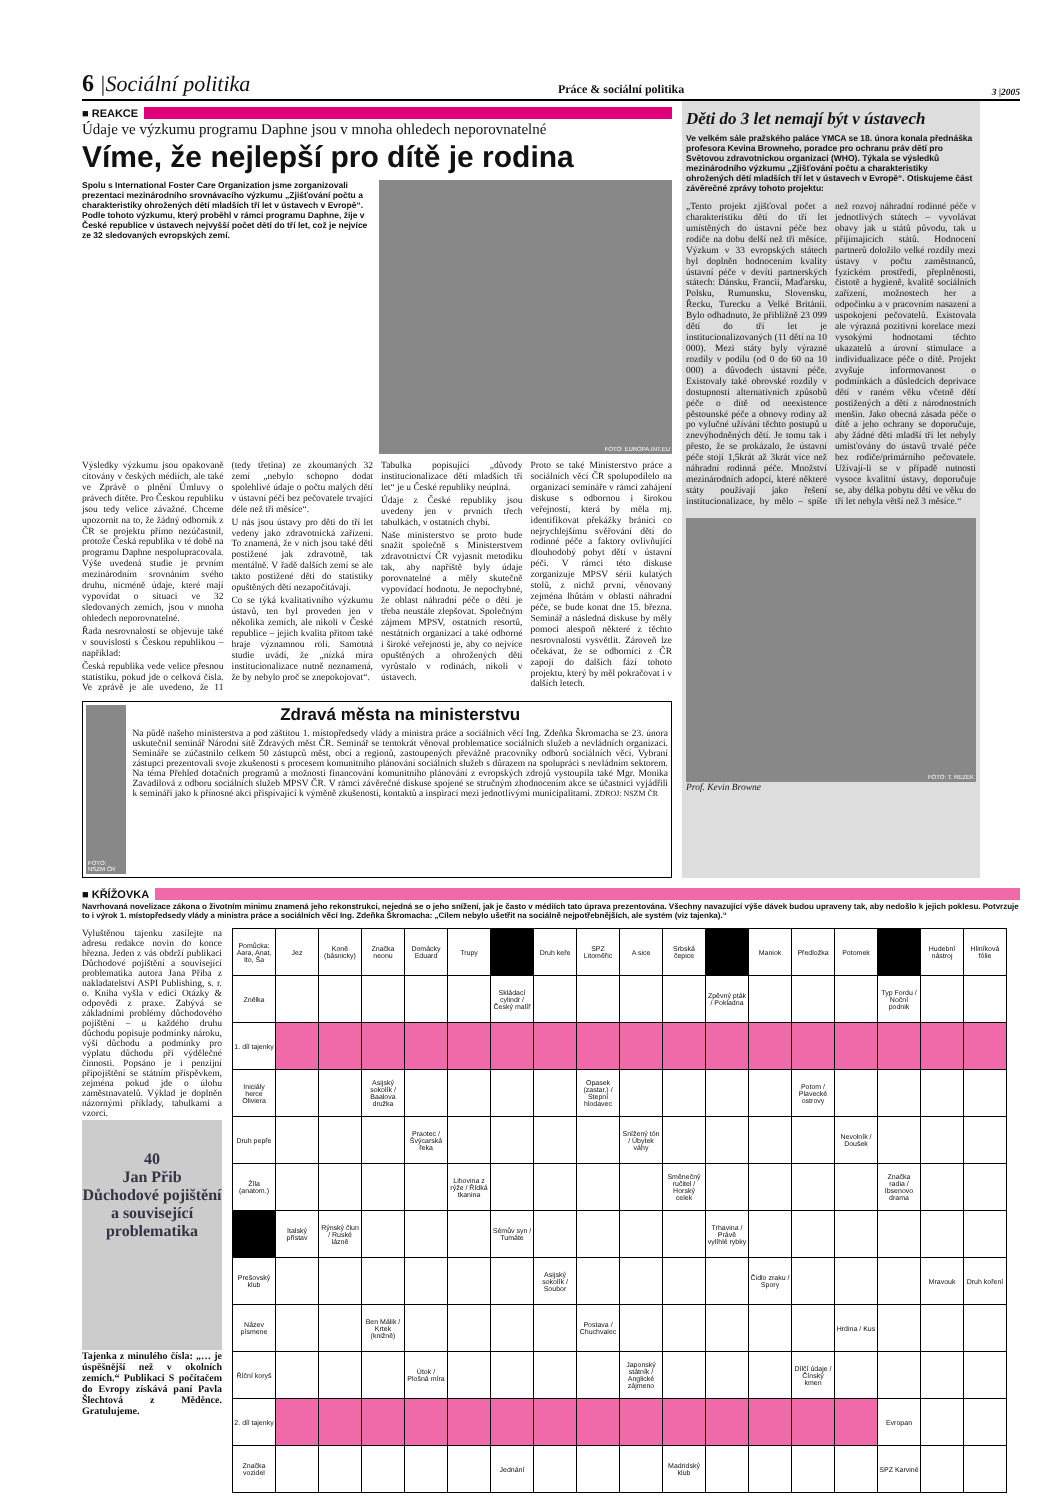6 |Sociální politika
Práce & sociální politika
3 |2005
■ REAKCE
Údaje ve výzkumu programu Daphne jsou v mnoha ohledech neporovnatelné
Víme, že nejlepší pro dítě je rodina
Spolu s International Foster Care Organization jsme zorganizovali prezentaci mezinárodního srovnávacího výzkumu „Zjišťování počtu a charakteristiky ohrožených dětí mladších tří let v ústavech v Evropě“. Podle tohoto výzkumu, který proběhl v rámci programu Daphne, žije v České republice v ústavech nejvyšší počet dětí do tří let, což je nejvíce ze 32 sledovaných evropských zemí.
FOTO: EUROPA.INT.EU
Výsledky výzkumu jsou opakovaně citovány v českých médiích, ale také ve Zprávě o plnění Úmluvy o právech dítěte. Pro Českou republiku jsou tedy velice závažné. Chceme upozornit na to, že žádný odborník z ČR se projektu přímo nezúčastnil, protože Česká republika v té době na programu Daphne nespolupracovala. Výše uvedená studie je prvním mezinárodním srovnáním svého druhu, nicméně údaje, které mají vypovídat o situaci ve 32 sledovaných zemích, jsou v mnoha ohledech neporovnatelné.
Řada nesrovnalostí se objevuje také v souvislosti s Českou republikou – například:
Česká republika vede velice přesnou statistiku, pokud jde o celková čísla. Ve zprávě je ale uvedeno, že 11 (tedy třetina) ze zkoumaných 32 zemí „nebylo schopno dodat spolehlivé údaje o počtu malých dětí v ústavní péči bez pečovatele trvající déle než tři měsíce“.
U nás jsou ústavy pro děti do tří let vedeny jako zdravotnická zařízení. To znamená, že v nich jsou také děti postižené jak zdravotně, tak mentálně. V řadě dalších zemí se ale takto postižené děti do statistiky opuštěných dětí nezapočítávají.
Co se týká kvalitativního výzkumu ústavů, ten byl proveden jen v několika zemích, ale nikoli v České republice – jejich kvalita přitom také hraje významnou roli. Samotná studie uvádí, že „nízká míra institucionalizace nutně neznamená, že by nebylo proč se znepokojovat“.
Tabulka popisující „důvody institucionalizace dětí mladších tří let“ je u České republiky neúplná.
Údaje z České republiky jsou uvedeny jen v prvních třech tabulkách, v ostatních chybí.
Naše ministerstvo se proto bude snažit společně s Ministerstvem zdravotnictví ČR vyjasnit metodiku tak, aby napříště byly údaje porovnatelné a měly skutečně vypovídací hodnotu. Je nepochybné, že oblast náhradní péče o děti je třeba neustále zlepšovat. Společným zájmem MPSV, ostatních resortů, nestátních organizací a také odborné i široké veřejnosti je, aby co nejvíce opuštěných a ohrožených dětí vyrůstalo v rodinách, nikoli v ústavech.
Proto se také Ministerstvo práce a sociálních věcí ČR spolupodílelo na organizaci semináře v rámci zahájení diskuse s odbornou i širokou veřejností, která by měla mj. identifikovat překážky bránící co nejrychlejšímu svěřování dětí do rodinné péče a faktory ovlivňující dlouhodobý pobyt dětí v ústavní péči. V rámci této diskuse zorganizuje MPSV sérii kulatých stolů, z nichž první, věnovaný zejména lhůtám v oblasti náhradní péče, se bude konat dne 15. března. Seminář a následná diskuse by měly pomoci alespoň některé z těchto nesrovnalostí vysvětlit. Zároveň lze očekávat, že se odborníci z ČR zapojí do dalších fází tohoto projektu, který by měl pokračovat i v dalších letech.
FOTO: NSZM ČR
Zdravá města na ministerstvu
Na půdě našeho ministerstva a pod záštitou 1. místopředsedy vlády a ministra práce a sociálních věcí Ing. Zdeňka Škromacha se 23. února uskutečnil seminář Národní sítě Zdravých měst ČR. Seminář se tentokrát věnoval problematice sociálních služeb a nevládních organizací. Semináře se zúčastnilo celkem 50 zástupců měst, obcí a regionů, zastoupených převážně pracovníky odborů sociálních věcí. Vybraní zástupci prezentovali svoje zkušenosti s procesem komunitního plánování sociálních služeb s důrazem na spolupráci s nevládním sektorem. Na téma Přehled dotačních programů a možnosti financování komunitního plánování z evropských zdrojů vystoupila také Mgr. Monika Zavadilová z odboru sociálních služeb MPSV ČR. V rámci závěrečné diskuse spojené se stručným zhodnocením akce se účastníci vyjádřili k semináři jako k přínosné akci přispívající k výměně zkušeností, kontaktů a inspirací mezi jednotlivými municipalitami. ZDROJ: NSZM ČR
Děti do 3 let nemají být v ústavech
Ve velkém sále pražského paláce YMCA se 18. února konala přednáška profesora Kevina Browneho, poradce pro ochranu práv dětí pro Světovou zdravotnickou organizaci (WHO). Týkala se výsledků mezinárodního výzkumu „Zjišťování počtu a charakteristiky ohrožených dětí mladších tří let v ústavech v Evropě“. Otiskujeme část závěrečné zprávy tohoto projektu:
„Tento projekt zjišťoval počet a charakteristiku dětí do tří let umístěných do ústavní péče bez rodiče na dobu delší než tři měsíce. Výzkum v 33 evropských státech byl doplněn hodnocením kvality ústavní péče v devíti partnerských státech: Dánsku, Francii, Maďarsku, Polsku, Rumunsku, Slovensku, Řecku, Turecku a Velké Británii. Bylo odhadnuto, že přibližně 23 099 dětí do tří let je institucionalizovaných (11 dětí na 10 000). Mezi státy byly výrazné rozdíly v podílu (od 0 do 60 na 10 000) a důvodech ústavní péče. Existovaly také obrovské rozdíly v dostupnosti alternativních způsobů péče o dítě od neexistence pěstounské péče a obnovy rodiny až po vylučné užívání těchto postupů u znevýhodněných dětí. Je tomu tak i přesto, že se prokázalo, že ústavní péče stojí 1,5krát až 3krát více než náhradní rodinná péče. Množství mezinárodních adopcí, které některé státy používají jako řešení institucionalizace, by mělo – spíše než rozvoj náhradní rodinné péče v jednotlivých státech – vyvolávat obavy jak u států původu, tak u přijímajících států. Hodnocení partnerů doložilo velké rozdíly mezi ústavy v počtu zaměstnanců, fyzickém prostředí, přeplněnosti, čistotě a hygieně, kvalitě sociálních zařízení, možnostech her a odpočinku a v pracovním nasazení a uspokojení pečovatelů. Existovala ale výrazná pozitivní korelace mezi vysokými hodnotami těchto ukazatelů a úrovní stimulace a individualizace péče o dítě. Projekt zvyšuje informovanost o podmínkách a důsledcích deprivace dětí v raném věku včetně dětí postižených a dětí z národnostních menšin. Jako obecná zásada péče o dítě a jeho ochrany se doporučuje, aby žádné děti mladší tří let nebyly umisťovány do ústavů trvalé péče bez rodiče/primárního pečovatele. Užívají-li se v případě nutnosti vysoce kvalitní ústavy, doporučuje se, aby délka pobytu dětí ve věku do tří let nebyla větší než 3 měsíce.“
FOTO: T. REZEK
Prof. Kevin Browne
■ KŘÍŽOVKA
Navrhovaná novelizace zákona o životním minimu znamená jeho rekonstrukci, nejedná se o jeho snížení, jak je často v médiích tato úprava prezentována. Všechny navazující výše dávek budou upraveny tak, aby nedošlo k jejich poklesu. Potvrzuje to i výrok 1. místopředsedy vlády a ministra práce a sociálních věcí Ing. Zdeňka Škromacha: „Cílem nebylo ušetřit na sociálně nejpotřebnějších, ale systém (viz tajenka).“
Vyluštěnou tajenku zasílejte na adresu redakce novin do konce března. Jeden z vás obdrží publikaci Důchodové pojištění a související problematika autora Jana Přiba z nakladatelství ASPI Publishing, s. r. o. Kniha vyšla v edici Otázky & odpovědi z praxe. Zabývá se základními problémy důchodového pojištění – u každého druhu důchodu popisuje podmínky nároku, výši důchodu a podmínky pro výplatu důchodu při výdělečné činnosti. Popsáno je i penzijní připojištění se státním příspěvkem, zejména pokud jde o úlohu zaměstnavatelů. Výklad je doplněn názornými příklady, tabulkami a vzorci.
40
Jan Přib
Důchodové pojištění a související problematika
Tajenka z minulého čísla: „… je úspěšnější než v okolních zemích.“ Publikaci S počítačem do Evropy získává paní Pavla Šlechtová z Měděnce. Gratulujeme.
| Pomůcka: Aara, Anat, Ito, Ša | Jez | Koně (básnicky) | Značka neonu | Domácky Eduard | Trupy | | Druh keře | SPZ Litoměřic | A sice | Srbská čepice | | Maniok | Předložka | Potomek | | Hudební nástroj | Hliníková fólie |
| Znělka | | | | | | Skládací cylindr / Český malíř | | | | | Zpěvný pták / Pokladna | | | | Typ Fordu / Noční podnik | | |
| 1. díl tajenky | | | | | | | | | | | | | | | | | |
| Iniciály herce Oliviera | | | Asijský sokolík / Baalova družka | | | | | Opasek (zastar.) / Stepní hlodavec | | | | | Potom / Plavecké ostrovy | | | | |
| Druh pepře | | | | Praotec / Švýcarská řeka | | | | | Snížený tón / Úbytek váhy | | | | | Nevolník / Doušek | | | |
| Žíla (anatom.) | | | | | Lihovina z rýže / Řídká tkanina | | | | | Směnečný ručitel / Horský celek | | | | | Značka radia / Ibsenovo drama | | |
| | Italský přístav | Rýnský člun / Ruské lázně | | | | Sémův syn / Tumáte | | | | | Trhavina / Právě vylíhlé rybky | | | | | | |
| Prešovský klub | | | | | | | Asijský sokolík / Soubor | | | | | Čidlo zraku / Spory | | | | Mravouk | Druh koření |
| Název písmene | | | Ben Málik / Krtek (knižně) | | | | | Postava / Chuchvalec | | | | | | Hrdina / Kus | | | |
| Říční koryš | | | | Útok / Plošná míra | | | | | Japonský státník / Anglické zájmeno | | | | Dílčí údaje / Čínský kmen | | | | |
| 2. díl tajenky | | | | | | | | | | | | | | | Evropan | | |
| Značka vozidel | | | | | | Jednání | | | | Madridský klub | | | | | SPZ Karviné | | |